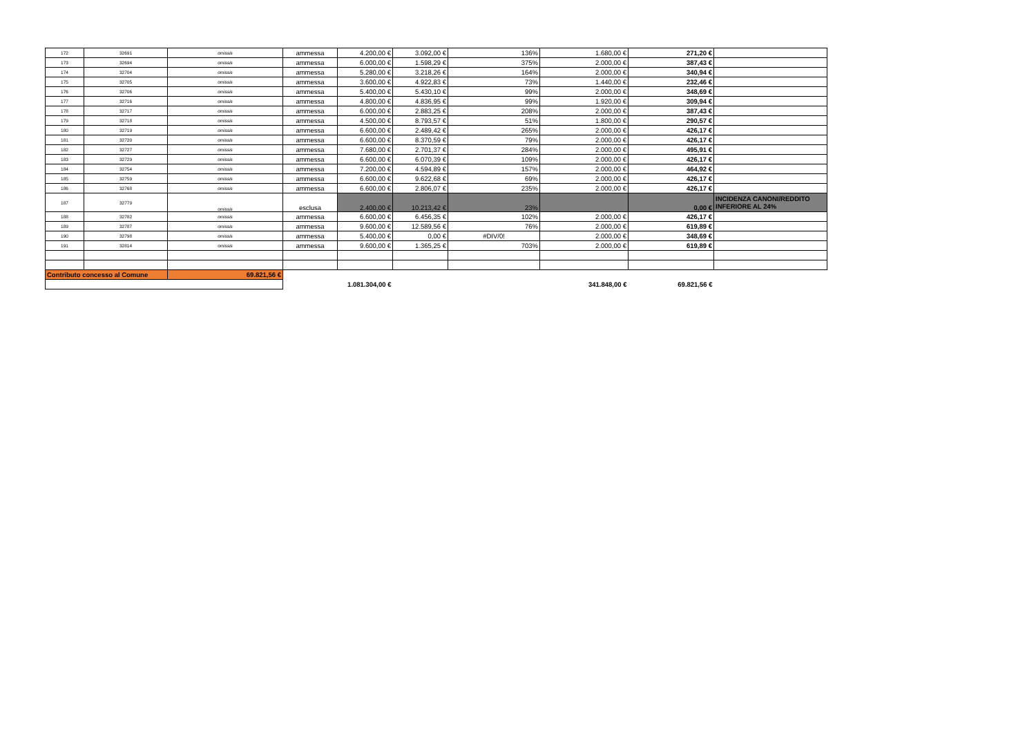| 172 | 32691 | omissis | ammessa | 4.200,00 € | 3.092,00 € | 136% | 1.680,00 € | 271,20 € | |
| 173 | 32694 | omissis | ammessa | 6.000,00 € | 1.598,29 € | 375% | 2.000,00 € | 387,43 € | |
| 174 | 32704 | omissis | ammessa | 5.280,00 € | 3.218,26 € | 164% | 2.000,00 € | 340,94 € | |
| 175 | 32705 | omissis | ammessa | 3.600,00 € | 4.922,83 € | 73% | 1.440,00 € | 232,46 € | |
| 176 | 32706 | omissis | ammessa | 5.400,00 € | 5.430,10 € | 99% | 2.000,00 € | 348,69 € | |
| 177 | 32716 | omissis | ammessa | 4.800,00 € | 4.836,95 € | 99% | 1.920,00 € | 309,94 € | |
| 178 | 32717 | omissis | ammessa | 6.000,00 € | 2.883,25 € | 208% | 2.000,00 € | 387,43 € | |
| 179 | 32718 | omissis | ammessa | 4.500,00 € | 8.793,57 € | 51% | 1.800,00 € | 290,57 € | |
| 180 | 32719 | omissis | ammessa | 6.600,00 € | 2.489,42 € | 265% | 2.000,00 € | 426,17 € | |
| 181 | 32720 | omissis | ammessa | 6.600,00 € | 8.370,59 € | 79% | 2.000,00 € | 426,17 € | |
| 182 | 32727 | omissis | ammessa | 7.680,00 € | 2.701,37 € | 284% | 2.000,00 € | 495,91 € | |
| 183 | 32729 | omissis | ammessa | 6.600,00 € | 6.070,39 € | 109% | 2.000,00 € | 426,17 € | |
| 184 | 32754 | omissis | ammessa | 7.200,00 € | 4.594,89 € | 157% | 2.000,00 € | 464,92 € | |
| 185 | 32759 | omissis | ammessa | 6.600,00 € | 9.622,68 € | 69% | 2.000,00 € | 426,17 € | |
| 186 | 32768 | omissis | ammessa | 6.600,00 € | 2.806,07 € | 235% | 2.000,00 € | 426,17 € | |
| 187 | 32779 | omissis | esclusa | 2.400,00 € | 10.213,42 € | 23% | | 0,00 € | INCIDENZA CANONI/REDDITO INFERIORE AL 24% |
| 188 | 32782 | omissis | ammessa | 6.600,00 € | 6.456,35 € | 102% | 2.000,00 € | 426,17 € | |
| 189 | 32787 | omissis | ammessa | 9.600,00 € | 12.589,56 € | 76% | 2.000,00 € | 619,89 € | |
| 190 | 32798 | omissis | ammessa | 5.400,00 € | 0,00 € | #DIV/0! | 2.000,00 € | 348,69 € | |
| 191 | 32814 | omissis | ammessa | 9.600,00 € | 1.365,25 € | 703% | 2.000,00 € | 619,89 € | |
| Contributo concesso al Comune | | 69.821,56 € | | | | | | | |
| | | | | 1.081.304,00 € | | | 341.848,00 € | 69.821,56 € | |